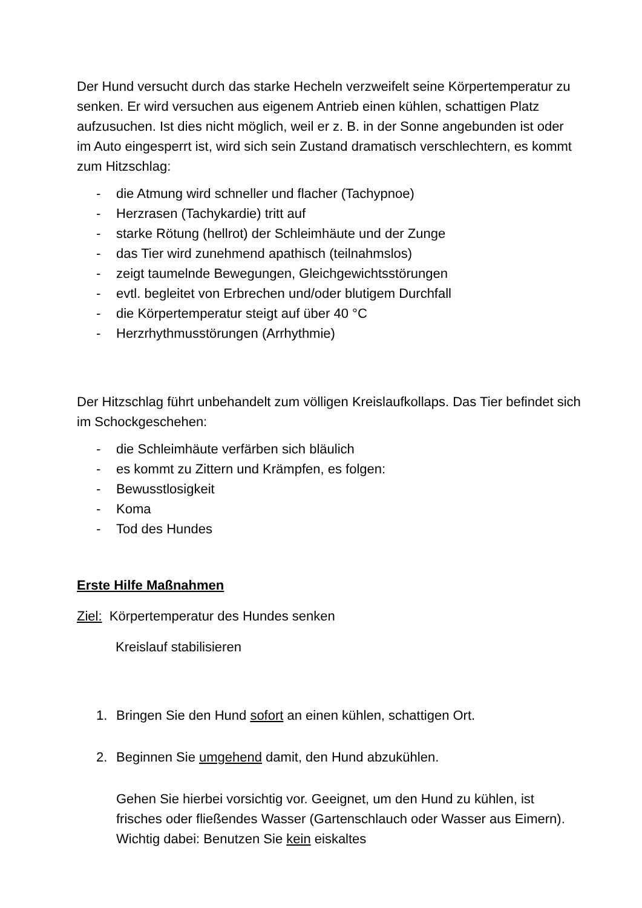Der Hund versucht durch das starke Hecheln verzweifelt seine Körpertemperatur zu senken. Er wird versuchen aus eigenem Antrieb einen kühlen, schattigen Platz aufzusuchen. Ist dies nicht möglich, weil er z. B. in der Sonne angebunden ist oder im Auto eingesperrt ist, wird sich sein Zustand dramatisch verschlechtern, es kommt zum Hitzschlag:
- die Atmung wird schneller und flacher (Tachypnoe)
- Herzrasen (Tachykardie) tritt auf
- starke Rötung (hellrot) der Schleimhäute und der Zunge
- das Tier wird zunehmend apathisch (teilnahmslos)
- zeigt taumelnde Bewegungen, Gleichgewichtsstörungen
- evtl. begleitet von Erbrechen und/oder blutigem Durchfall
- die Körpertemperatur steigt auf über 40 °C
- Herzrhythmusstörungen (Arrhythmie)
Der Hitzschlag führt unbehandelt zum völligen Kreislaufkollaps. Das Tier befindet sich im Schockgeschehen:
- die Schleimhäute verfärben sich bläulich
- es kommt zu Zittern und Krämpfen, es folgen:
- Bewusstlosigkeit
- Koma
- Tod des Hundes
Erste Hilfe Maßnahmen
Ziel: Körpertemperatur des Hundes senken
Kreislauf stabilisieren
1. Bringen Sie den Hund sofort an einen kühlen, schattigen Ort.
2. Beginnen Sie umgehend damit, den Hund abzukühlen.
Gehen Sie hierbei vorsichtig vor. Geeignet, um den Hund zu kühlen, ist frisches oder fließendes Wasser (Gartenschlauch oder Wasser aus Eimern). Wichtig dabei: Benutzen Sie kein eiskaltes